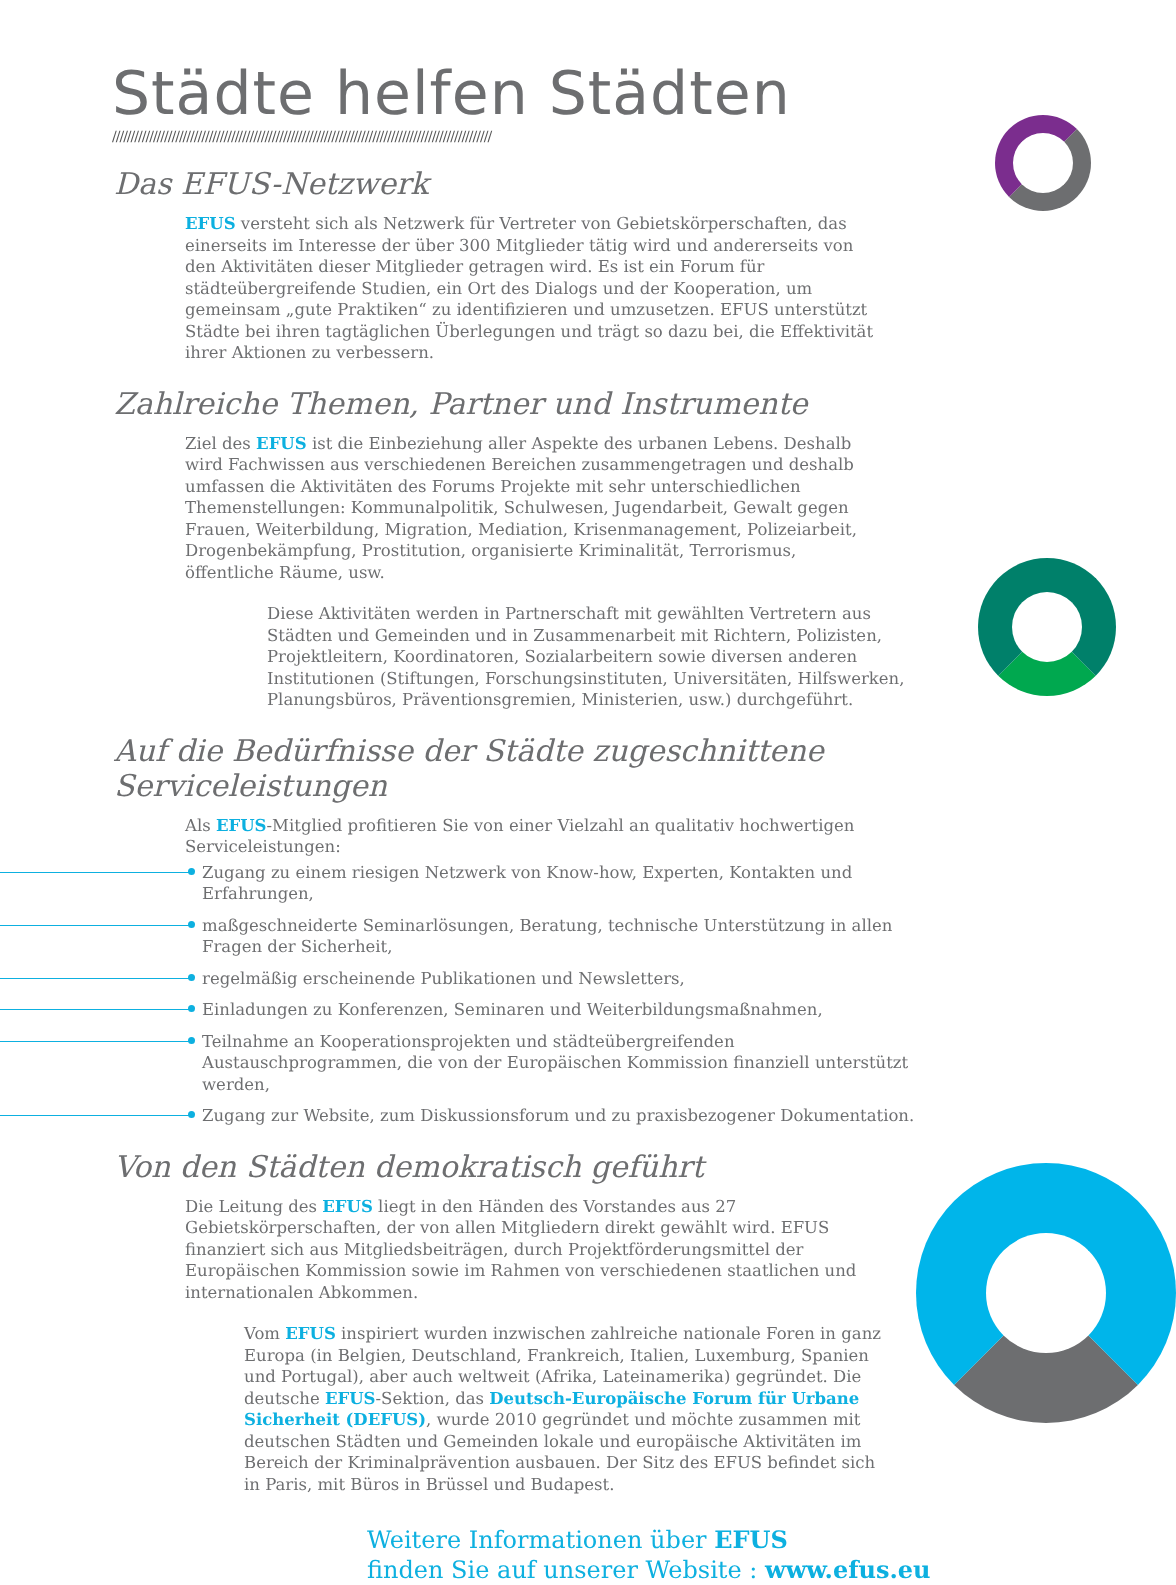Städte helfen Städten
//////////////////////////////////////////////////////////////////////////////////////////////////////
Das EFUS-Netzwerk
EFUS versteht sich als Netzwerk für Vertreter von Gebietskörperschaften, das einerseits im Interesse der über 300 Mitglieder tätig wird und andererseits von den Aktivitäten dieser Mitglieder getragen wird. Es ist ein Forum für städteübergreifende Studien, ein Ort des Dialogs und der Kooperation, um gemeinsam „gute Praktiken“ zu identifizieren und umzusetzen. EFUS unterstützt Städte bei ihren tagtäglichen Überlegungen und trägt so dazu bei, die Effektivität ihrer Aktionen zu verbessern.
Zahlreiche Themen, Partner und Instrumente
Ziel des EFUS ist die Einbeziehung aller Aspekte des urbanen Lebens. Deshalb wird Fachwissen aus verschiedenen Bereichen zusammengetragen und deshalb umfassen die Aktivitäten des Forums Projekte mit sehr unterschiedlichen Themenstellungen: Kommunalpolitik, Schulwesen, Jugendarbeit, Gewalt gegen Frauen, Weiterbildung, Migration, Mediation, Krisenmanagement, Polizeiarbeit, Drogenbekämpfung, Prostitution, organisierte Kriminalität, Terrorismus, öffentliche Räume, usw.
Diese Aktivitäten werden in Partnerschaft mit gewählten Vertretern aus Städten und Gemeinden und in Zusammenarbeit mit Richtern, Polizisten, Projektleitern, Koordinatoren, Sozialarbeitern sowie diversen anderen Institutionen (Stiftungen, Forschungsinstituten, Universitäten, Hilfswerken, Planungsbüros, Präventionsgremien, Ministerien, usw.) durchgeführt.
Auf die Bedürfnisse der Städte zugeschnittene Serviceleistungen
Als EFUS-Mitglied profitieren Sie von einer Vielzahl an qualitativ hochwertigen Serviceleistungen:
Zugang zu einem riesigen Netzwerk von Know-how, Experten, Kontakten und Erfahrungen,
maßgeschneiderte Seminarlösungen, Beratung, technische Unterstützung in allen Fragen der Sicherheit,
regelmäßig erscheinende Publikationen und Newsletters,
Einladungen zu Konferenzen, Seminaren und Weiterbildungsmaßnahmen,
Teilnahme an Kooperationsprojekten und städteübergreifenden Austauschprogrammen, die von der Europäischen Kommission finanziell unterstützt werden,
Zugang zur Website, zum Diskussionsforum und zu praxisbezogener Dokumentation.
Von den Städten demokratisch geführt
Die Leitung des EFUS liegt in den Händen des Vorstandes aus 27 Gebietskörperschaften, der von allen Mitgliedern direkt gewählt wird. EFUS finanziert sich aus Mitgliedsbeiträgen, durch Projektförderungsmittel der Europäischen Kommission sowie im Rahmen von verschiedenen staatlichen und internationalen Abkommen.
Vom EFUS inspiriert wurden inzwischen zahlreiche nationale Foren in ganz Europa (in Belgien, Deutschland, Frankreich, Italien, Luxemburg, Spanien und Portugal), aber auch weltweit (Afrika, Lateinamerika) gegründet. Die deutsche EFUS-Sektion, das Deutsch-Europäische Forum für Urbane Sicherheit (DEFUS), wurde 2010 gegründet und möchte zusammen mit deutschen Städten und Gemeinden lokale und europäische Aktivitäten im Bereich der Kriminalprävention ausbauen. Der Sitz des EFUS befindet sich in Paris, mit Büros in Brüssel und Budapest.
Weitere Informationen über EFUS
finden Sie auf unserer Website : www.efus.eu